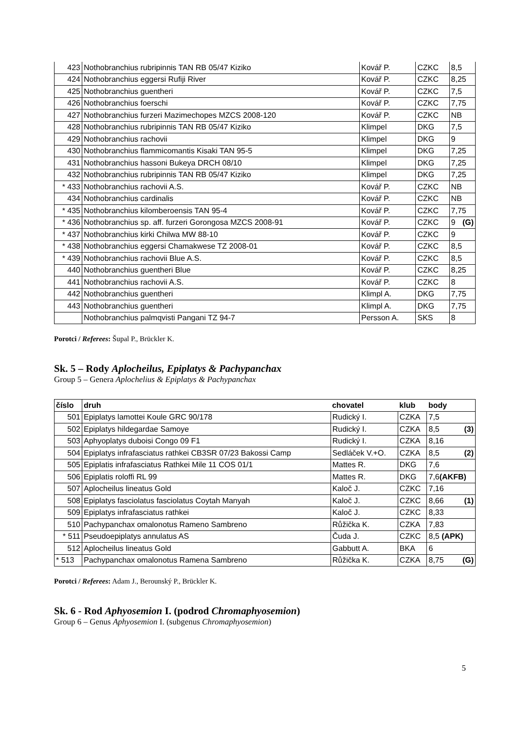| 423 | Nothobranchius rubripinnis TAN RB 05/47 Kiziko | Kovář P. | CZKC | 8,5 |
| 424 | Nothobranchius eggersi Rufiji River | Kovář P. | CZKC | 8,25 |
| 425 | Nothobranchius guentheri | Kovář P. | CZKC | 7,5 |
| 426 | Nothobranchius foerschi | Kovář P. | CZKC | 7,75 |
| 427 | Nothobranchius furzeri Mazimechopes MZCS 2008-120 | Kovář P. | CZKC | NB |
| 428 | Nothobranchius rubripinnis TAN RB 05/47 Kiziko | Klimpel | DKG | 7,5 |
| 429 | Nothobranchius rachovii | Klimpel | DKG | 9 |
| 430 | Nothobranchius flammicomantis Kisaki TAN 95-5 | Klimpel | DKG | 7,25 |
| 431 | Nothobranchius hassoni Bukeya DRCH 08/10 | Klimpel | DKG | 7,25 |
| 432 | Nothobranchius rubripinnis TAN RB 05/47 Kiziko | Klimpel | DKG | 7,25 |
| * 433 | Nothobranchius rachovii A.S. | Kovář P. | CZKC | NB |
| 434 | Nothobranchius cardinalis | Kovář P. | CZKC | NB |
| * 435 | Nothobranchius kilomberoensis TAN 95-4 | Kovář P. | CZKC | 7,75 |
| * 436 | Nothobranchius sp. aff. furzeri Gorongosa MZCS 2008-91 | Kovář P. | CZKC | 9 (G) |
| * 437 | Nothobranchius kirki Chilwa MW 88-10 | Kovář P. | CZKC | 9 |
| * 438 | Nothobranchius eggersi Chamakwese TZ 2008-01 | Kovář P. | CZKC | 8,5 |
| * 439 | Nothobranchius rachovii Blue A.S. | Kovář P. | CZKC | 8,5 |
| 440 | Nothobranchius guentheri Blue | Kovář P. | CZKC | 8,25 |
| 441 | Nothobranchius rachovii A.S. | Kovář P. | CZKC | 8 |
| 442 | Nothobranchius guentheri | Klimpl A. | DKG | 7,75 |
| 443 | Nothobranchius guentheri | Klimpl A. | DKG | 7,75 |
| | Nothobranchius palmqvisti Pangani TZ 94-7 | Persson A. | SKS | 8 |
Porotci / Referees: Šupal P., Brückler K.
Sk. 5 – Rody Aplocheilus, Epiplatys & Pachypanchax
Group 5 – Genera Aplochelius & Epiplatys & Pachypanchax
| číslo | druh | chovatel | klub | body |
| --- | --- | --- | --- | --- |
| 501 | Epiplatys lamottei Koule GRC 90/178 | Rudický I. | CZKA | 7,5 |
| 502 | Epiplatys hildegardae Samoye | Rudický I. | CZKA | 8,5 (3) |
| 503 | Aphyoplatys duboisi Congo 09 F1 | Rudický I. | CZKA | 8,16 |
| 504 | Epiplatys infrafasciatus rathkei CB3SR 07/23 Bakossi Camp | Sedláček V.+O. | CZKA | 8,5 (2) |
| 505 | Epiplatis infrafasciatus Rathkei Mile 11 COS 01/1 | Mattes R. | DKG | 7,6 |
| 506 | Epiplatis roloffi RL 99 | Mattes R. | DKG | 7,6 (AKFB) |
| 507 | Aplocheilus lineatus Gold | Kaloč J. | CZKC | 7,16 |
| 508 | Epiplatys fasciolatus fasciolatus Coytah Manyah | Kaloč J. | CZKC | 8,66 (1) |
| 509 | Epiplatys infrafasciatus rathkei | Kaloč J. | CZKC | 8,33 |
| 510 | Pachypanchax omalonotus Rameno Sambreno | Růžička K. | CZKA | 7,83 |
| * 511 | Pseudoepiplatys annulatus AS | Čuda J. | CZKC | 8,5 (APK) |
| 512 | Aplocheilus lineatus Gold | Gabbutt A. | BKA | 6 |
| * 513 | Pachypanchax omalonotus Ramena Sambreno | Růžička K. | CZKA | 8,75 (G) |
Porotci / Referees: Adam J., Berounský P., Brückler K.
Sk. 6 - Rod Aphyosemion I. (podrod Chromaphyosemion)
Group 6 – Genus Aphyosemion I. (subgenus Chromaphyosemion)
5